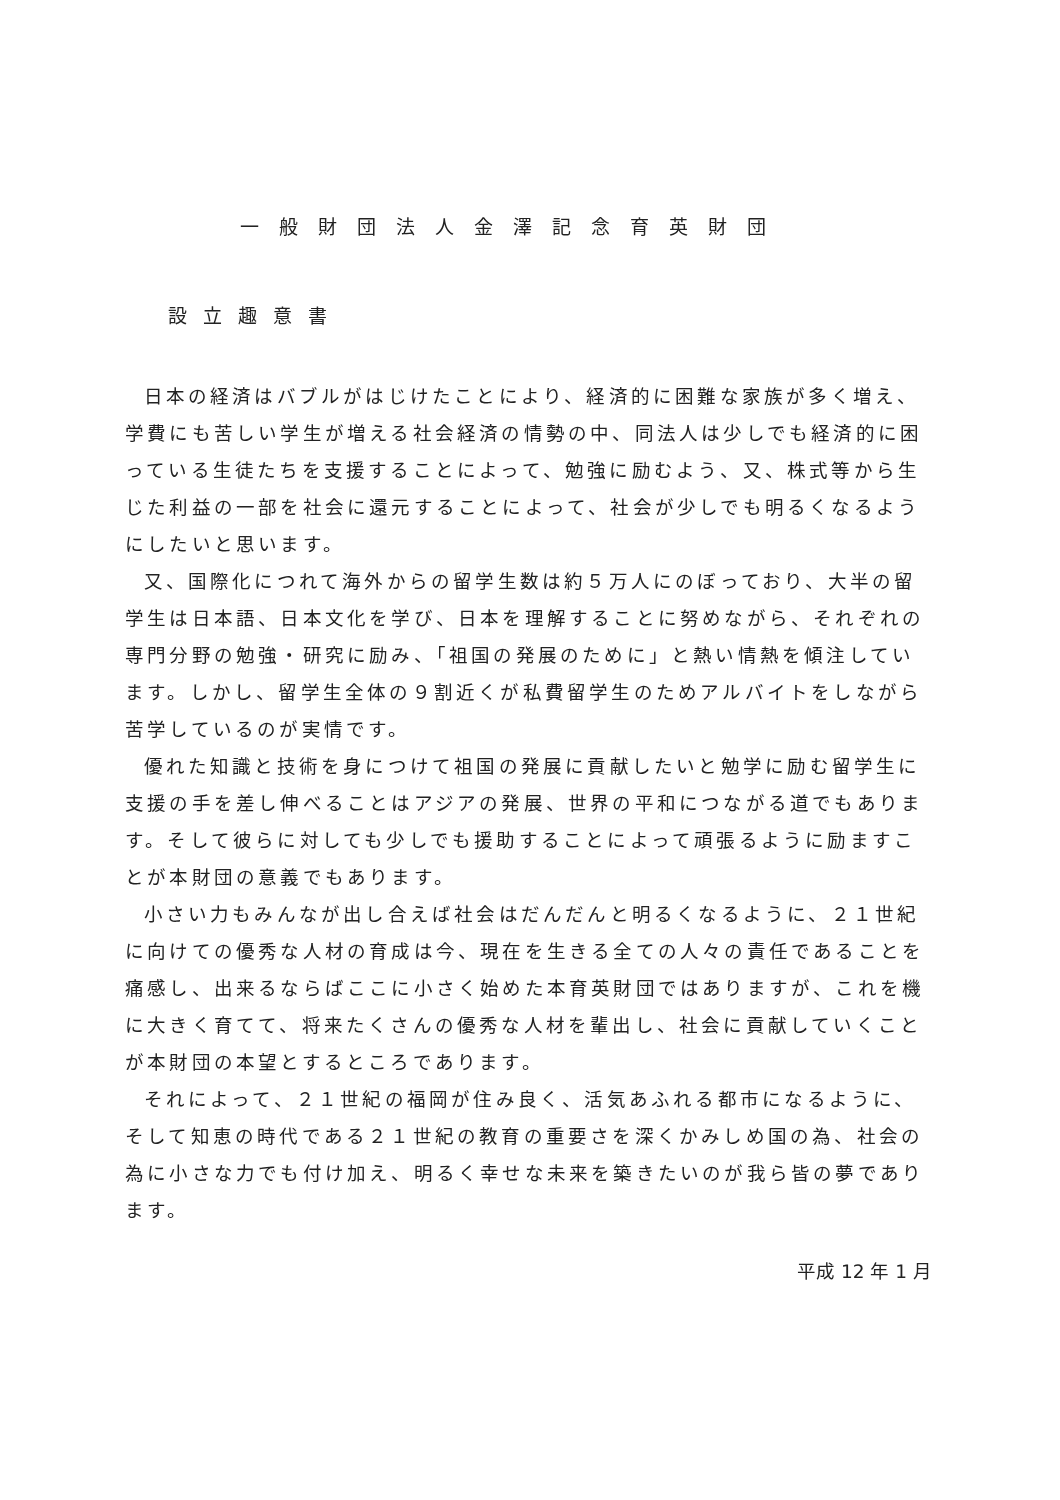一般財団法人金澤記念育英財団
設立趣意書
日本の経済はバブルがはじけたことにより、経済的に困難な家族が多く増え、学費にも苦しい学生が増える社会経済の情勢の中、同法人は少しでも経済的に困っている生徒たちを支援することによって、勉強に励むよう、又、株式等から生じた利益の一部を社会に還元することによって、社会が少しでも明るくなるようにしたいと思います。
又、国際化につれて海外からの留学生数は約５万人にのぼっており、大半の留学生は日本語、日本文化を学び、日本を理解することに努めながら、それぞれの専門分野の勉強・研究に励み、「祖国の発展のために」と熱い情熱を傾注しています。しかし、留学生全体の９割近くが私費留学生のためアルバイトをしながら苦学しているのが実情です。
優れた知識と技術を身につけて祖国の発展に貢献したいと勉学に励む留学生に支援の手を差し伸べることはアジアの発展、世界の平和につながる道でもあります。そして彼らに対しても少しでも援助することによって頑張るように励ますことが本財団の意義でもあります。
小さい力もみんなが出し合えば社会はだんだんと明るくなるように、２１世紀に向けての優秀な人材の育成は今、現在を生きる全ての人々の責任であることを痛感し、出来るならばここに小さく始めた本育英財団ではありますが、これを機に大きく育てて、将来たくさんの優秀な人材を輩出し、社会に貢献していくことが本財団の本望とするところであります。
それによって、２１世紀の福岡が住み良く、活気あふれる都市になるように、そして知恵の時代である２１世紀の教育の重要さを深くかみしめ国の為、社会の為に小さな力でも付け加え、明るく幸せな未来を築きたいのが我ら皆の夢であります。
平成 12 年 1 月